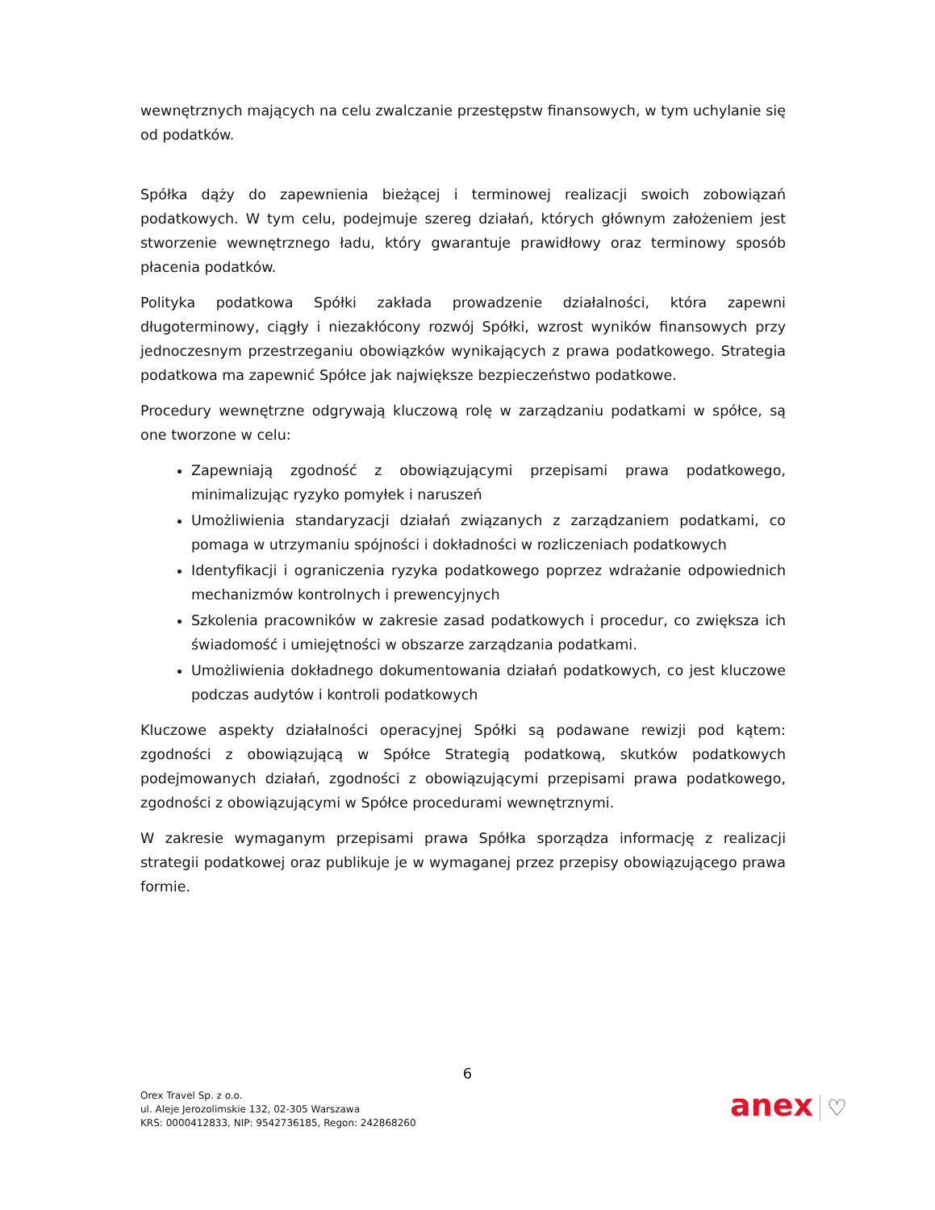wewnętrznych mających na celu zwalczanie przestępstw finansowych, w tym uchylanie się od podatków.
Spółka dąży do zapewnienia bieżącej i terminowej realizacji swoich zobowiązań podatkowych. W tym celu, podejmuje szereg działań, których głównym założeniem jest stworzenie wewnętrznego ładu, który gwarantuje prawidłowy oraz terminowy sposób płacenia podatków.
Polityka podatkowa Spółki zakłada prowadzenie działalności, która zapewni długoterminowy, ciągły i niezakłócony rozwój Spółki, wzrost wyników finansowych przy jednoczesnym przestrzeganiu obowiązków wynikających z prawa podatkowego. Strategia podatkowa ma zapewnić Spółce jak największe bezpieczeństwo podatkowe.
Procedury wewnętrzne odgrywają kluczową rolę w zarządzaniu podatkami w spółce, są one tworzone w celu:
Zapewniają zgodność z obowiązującymi przepisami prawa podatkowego, minimalizując ryzyko pomyłek i naruszeń
Umożliwienia standaryzacji działań związanych z zarządzaniem podatkami, co pomaga w utrzymaniu spójności i dokładności w rozliczeniach podatkowych
Identyfikacji i ograniczenia ryzyka podatkowego poprzez wdrażanie odpowiednich mechanizmów kontrolnych i prewencyjnych
Szkolenia pracowników w zakresie zasad podatkowych i procedur, co zwiększa ich świadomość i umiejętności w obszarze zarządzania podatkami.
Umożliwienia dokładnego dokumentowania działań podatkowych, co jest kluczowe podczas audytów i kontroli podatkowych
Kluczowe aspekty działalności operacyjnej Spółki są podawane rewizji pod kątem: zgodności z obowiązującą w Spółce Strategią podatkową, skutków podatkowych podejmowanych działań, zgodności z obowiązującymi przepisami prawa podatkowego, zgodności z obowiązującymi w Spółce procedurami wewnętrznymi.
W zakresie wymaganym przepisami prawa Spółka sporządza informację z realizacji strategii podatkowej oraz publikuje je w wymaganej przez przepisy obowiązującego prawa formie.
6
Orex Travel Sp. z o.o.
ul. Aleje Jerozolimskie 132, 02-305 Warszawa
KRS: 0000412833, NIP: 9542736185, Regon: 242868260
anex ♡